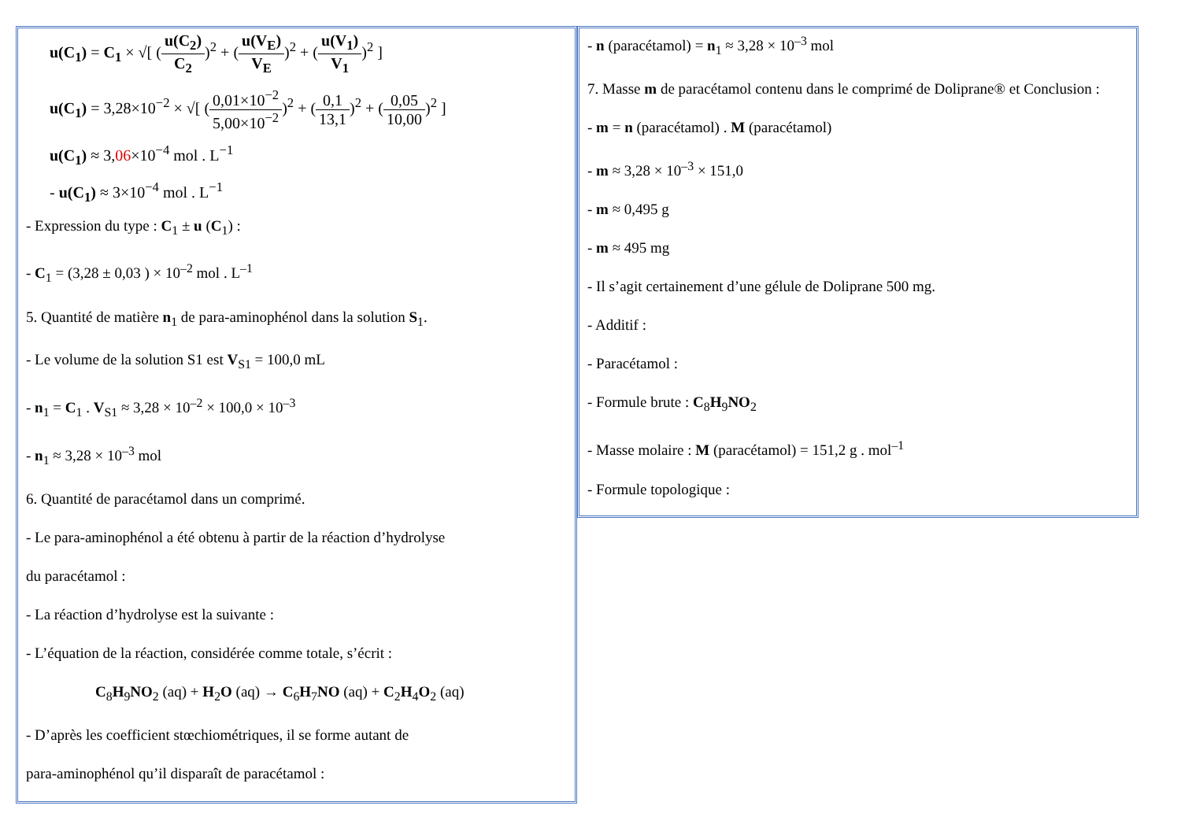u(C<sub>1</sub>) = C<sub>1</sub> × √[ (u(C<sub>2</sub>) C<sub>2</sub>)<sup>2</sup> + (u(V<sub>E</sub>) V<sub>E</sub>)<sup>2</sup> + (u(V<sub>1</sub>) V<sub>1</sub>)<sup>2</sup> ]
u(C<sub>1</sub>) = 3,28×10<sup>−2</sup> × √[ (0,01×10<sup>−2</sup> 5,00×10<sup>−2</sup>)<sup>2</sup> + (0,1 13,1)<sup>2</sup> + (0,05 10,00)<sup>2</sup> ]
u(C<sub>1</sub>) ≈ 3,06×10<sup>−4</sup> mol . L<sup>−1</sup>
- u(C<sub>1</sub>) ≈ 3×10<sup>−4</sup> mol . L<sup>−1</sup>
- Expression du type : C<sub>1</sub> ± u (C<sub>1</sub>) :
- C<sub>1</sub> = (3,28 ± 0,03 ) × 10<sup>–2</sup> mol . L<sup>–1</sup>
5. Quantité de matière n<sub>1</sub> de para-aminophénol dans la solution S<sub>1</sub>.
- Le volume de la solution S1 est V<sub>S1</sub> = 100,0 mL
- n<sub>1</sub> = C<sub>1</sub> . V<sub>S1</sub> ≈ 3,28 × 10<sup>–2</sup> × 100,0 × 10<sup>–3</sup>
- n<sub>1</sub> ≈ 3,28 × 10<sup>–3</sup> mol
6. Quantité de paracétamol dans un comprimé.
- Le para-aminophénol a été obtenu à partir de la réaction d’hydrolyse
du paracétamol :
- La réaction d’hydrolyse est la suivante :
- L’équation de la réaction, considérée comme totale, s’écrit :
C<sub>8</sub>H<sub>9</sub>NO<sub>2</sub> (aq) + H<sub>2</sub>O (aq) → C<sub>6</sub>H<sub>7</sub>NO (aq) + C<sub>2</sub>H<sub>4</sub>O<sub>2</sub> (aq)
- D’après les coefficient stœchiométriques, il se forme autant de
para-aminophénol qu’il disparaît de paracétamol :
- n (paracétamol) = n<sub>1</sub> ≈ 3,28 × 10<sup>–3</sup> mol
7. Masse m de paracétamol contenu dans le comprimé de Doliprane® et Conclusion :
- m = n (paracétamol) . M (paracétamol)
- m ≈ 3,28 × 10<sup>–3</sup> × 151,0
- m ≈ 0,495 g
- m ≈ 495 mg
- Il s’agit certainement d’une gélule de Doliprane 500 mg.
- Additif :
- Paracétamol :
- Formule brute : C<sub>8</sub>H<sub>9</sub>NO<sub>2</sub>
- Masse molaire : M (paracétamol) = 151,2 g . mol<sup>–1</sup>
- Formule topologique :